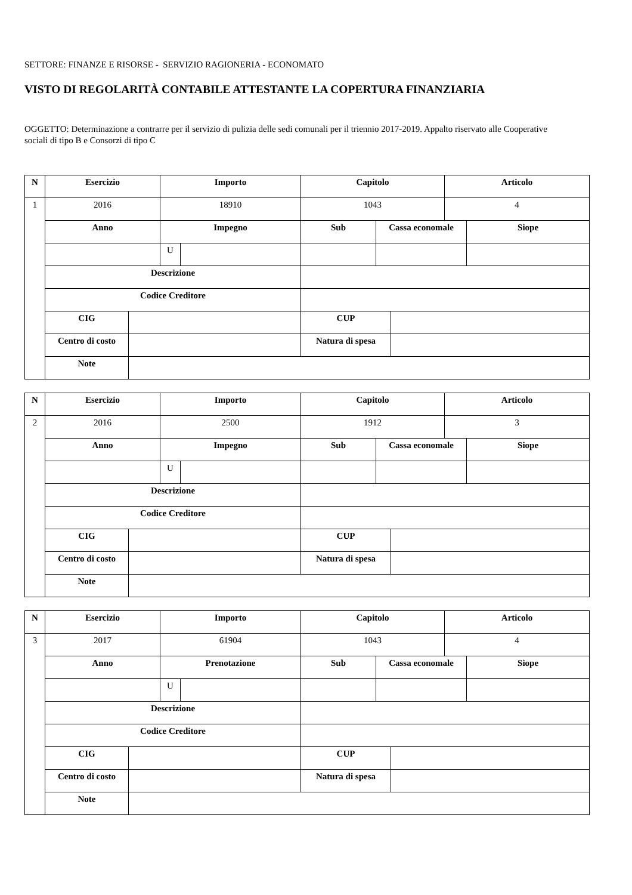SETTORE: FINANZE E RISORSE - SERVIZIO RAGIONERIA - ECONOMATO
VISTO DI REGOLARITÀ CONTABILE ATTESTANTE LA COPERTURA FINANZIARIA
OGGETTO: Determinazione a contrarre per il servizio di pulizia delle sedi comunali per il triennio 2017-2019. Appalto riservato alle Cooperative sociali di tipo B e Consorzi di tipo C
| N | Esercizio | | Importo | | Capitolo | | | Articolo | |
| --- | --- | --- | --- | --- | --- | --- | --- | --- | --- |
| 1 | 2016 | | 18910 | | 1043 | | | 4 | |
| | Anno | | Impegno | | Sub | Cassa economale | | | Siope |
| | | | U | | | | | | |
| | Descrizione | | | | | | | | |
| | Codice Creditore | | | | | | | | |
| | CIG | | | | CUP | | | | |
| | Centro di costo | | | | Natura di spesa | | | | |
| | Note | | | | | | | | |
| N | Esercizio | | Importo | | Capitolo | | | Articolo | |
| --- | --- | --- | --- | --- | --- | --- | --- | --- | --- |
| 2 | 2016 | | 2500 | | 1912 | | | 3 | |
| | Anno | | Impegno | | Sub | Cassa economale | | | Siope |
| | | | U | | | | | | |
| | Descrizione | | | | | | | | |
| | Codice Creditore | | | | | | | | |
| | CIG | | | | CUP | | | | |
| | Centro di costo | | | | Natura di spesa | | | | |
| | Note | | | | | | | | |
| N | Esercizio | | Importo | | Capitolo | | | Articolo | |
| --- | --- | --- | --- | --- | --- | --- | --- | --- | --- |
| 3 | 2017 | | 61904 | | 1043 | | | 4 | |
| | Anno | | Prenotazione | | Sub | Cassa economale | | | Siope |
| | | | U | | | | | | |
| | Descrizione | | | | | | | | |
| | Codice Creditore | | | | | | | | |
| | CIG | | | | CUP | | | | |
| | Centro di costo | | | | Natura di spesa | | | | |
| | Note | | | | | | | | |